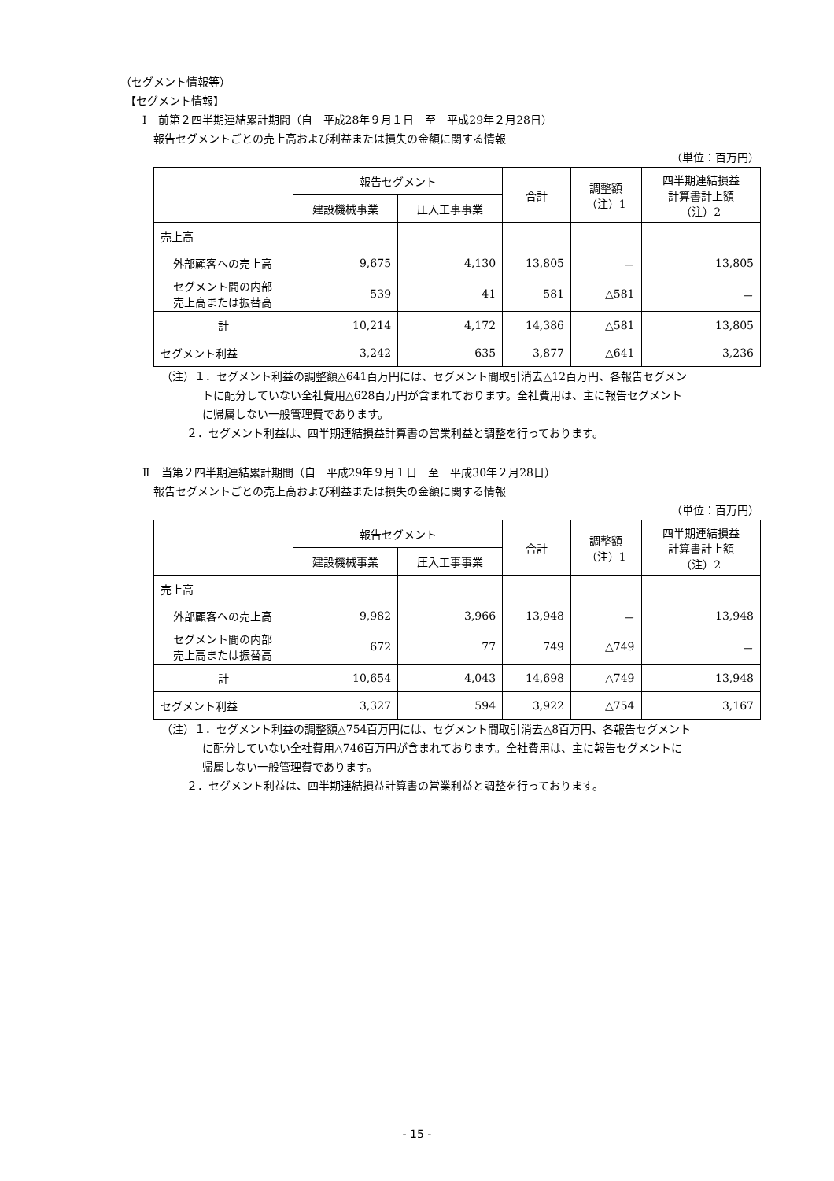（セグメント情報等）
【セグメント情報】
Ⅰ　前第２四半期連結累計期間（自　平成28年９月１日　至　平成29年２月28日）
報告セグメントごとの売上高および利益または損失の金額に関する情報
（単位：百万円）
| | 報告セグメント | | 合計 | 調整額 （注）1 | 四半期連結損益 計算書計上額 （注）2 |
| --- | --- | --- | --- | --- | --- |
| | 建設機械事業 | 圧入工事事業 | | | |
| 売上高 | | | | | |
| 外部顧客への売上高 | 9,675 | 4,130 | 13,805 | － | 13,805 |
| セグメント間の内部 売上高または振替高 | 539 | 41 | 581 | △581 | － |
| 計 | 10,214 | 4,172 | 14,386 | △581 | 13,805 |
| セグメント利益 | 3,242 | 635 | 3,877 | △641 | 3,236 |
（注）１．セグメント利益の調整額△641百万円には、セグメント間取引消去△12百万円、各報告セグメン
トに配分していない全社費用△628百万円が含まれております。全社費用は、主に報告セグメント
に帰属しない一般管理費であります。
２．セグメント利益は、四半期連結損益計算書の営業利益と調整を行っております。
Ⅱ　当第２四半期連結累計期間（自　平成29年９月１日　至　平成30年２月28日）
報告セグメントごとの売上高および利益または損失の金額に関する情報
（単位：百万円）
| | 報告セグメント | | 合計 | 調整額 （注）1 | 四半期連結損益 計算書計上額 （注）2 |
| --- | --- | --- | --- | --- | --- |
| | 建設機械事業 | 圧入工事事業 | | | |
| 売上高 | | | | | |
| 外部顧客への売上高 | 9,982 | 3,966 | 13,948 | － | 13,948 |
| セグメント間の内部 売上高または振替高 | 672 | 77 | 749 | △749 | － |
| 計 | 10,654 | 4,043 | 14,698 | △749 | 13,948 |
| セグメント利益 | 3,327 | 594 | 3,922 | △754 | 3,167 |
（注）１．セグメント利益の調整額△754百万円には、セグメント間取引消去△8百万円、各報告セグメント
に配分していない全社費用△746百万円が含まれております。全社費用は、主に報告セグメントに
帰属しない一般管理費であります。
２．セグメント利益は、四半期連結損益計算書の営業利益と調整を行っております。
- 15 -